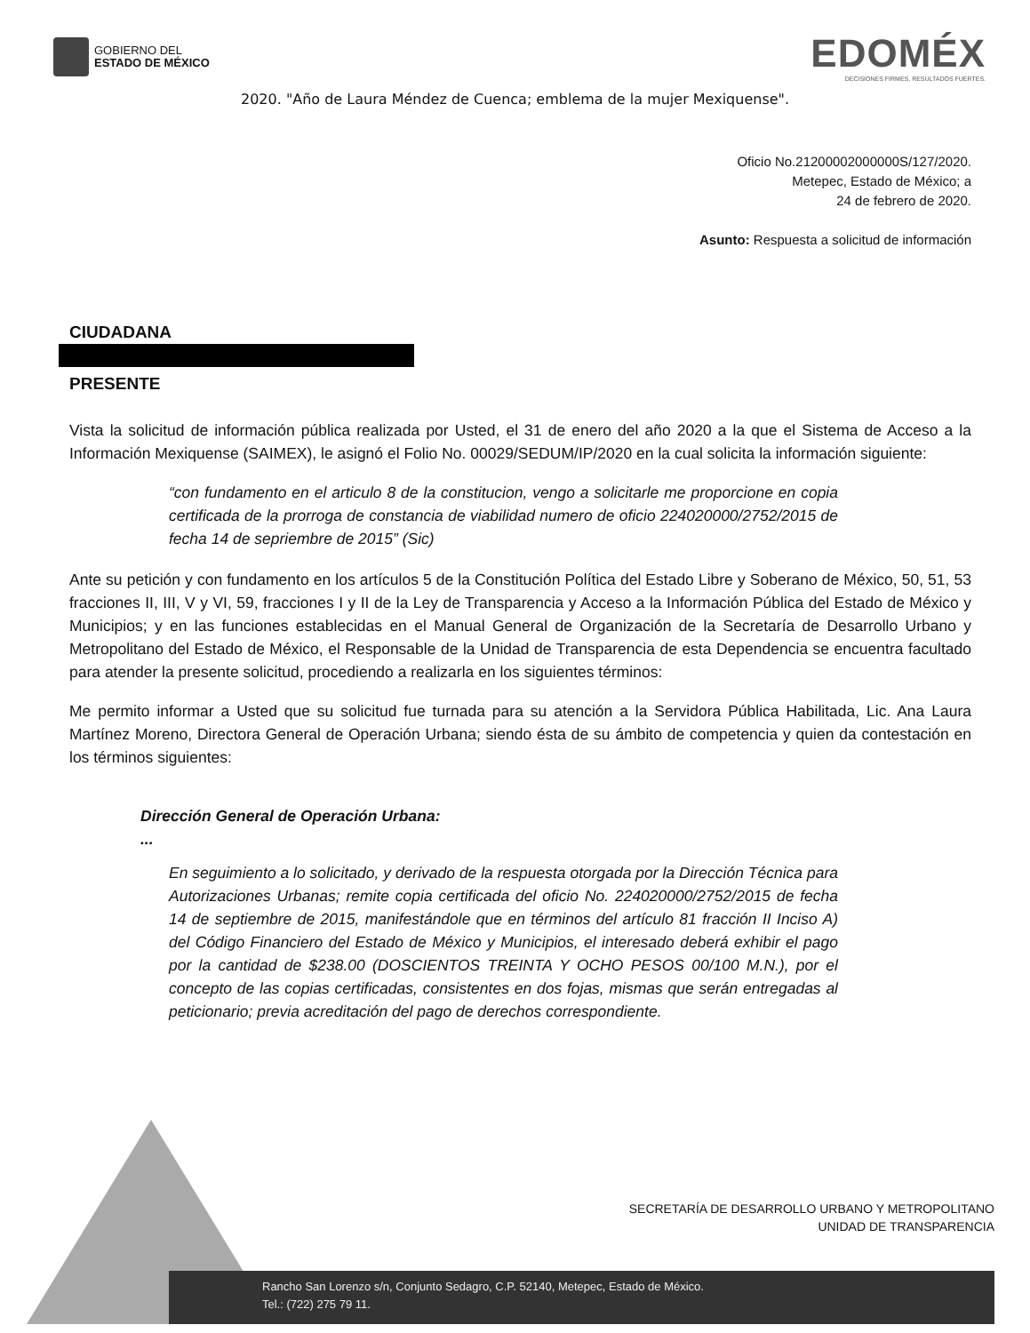GOBIERNO DEL
ESTADO DE MÉXICO
EDOMÉX
DECISIONES FIRMES, RESULTADOS FUERTES.
2020. "Año de Laura Méndez de Cuenca; emblema de la mujer Mexiquense".
Oficio No.21200002000000S/127/2020.
Metepec, Estado de México; a
24 de febrero de 2020.
Asunto: Respuesta a solicitud de información
CIUDADANA
PRESENTE
Vista la solicitud de información pública realizada por Usted, el 31 de enero del año 2020 a la que el Sistema de Acceso a la Información Mexiquense (SAIMEX), le asignó el Folio No. 00029/SEDUM/IP/2020 en la cual solicita la información siguiente:
“con fundamento en el articulo 8 de la constitucion, vengo a solicitarle me proporcione en copia certificada de la prorroga de constancia de viabilidad numero de oficio 224020000/2752/2015 de fecha 14 de sepriembre de 2015” (Sic)
Ante su petición y con fundamento en los artículos 5 de la Constitución Política del Estado Libre y Soberano de México, 50, 51, 53 fracciones II, III, V y VI, 59, fracciones I y II de la Ley de Transparencia y Acceso a la Información Pública del Estado de México y Municipios; y en las funciones establecidas en el Manual General de Organización de la Secretaría de Desarrollo Urbano y Metropolitano del Estado de México, el Responsable de la Unidad de Transparencia de esta Dependencia se encuentra facultado para atender la presente solicitud, procediendo a realizarla en los siguientes términos:
Me permito informar a Usted que su solicitud fue turnada para su atención a la Servidora Pública Habilitada, Lic. Ana Laura Martínez Moreno, Directora General de Operación Urbana; siendo ésta de su ámbito de competencia y quien da contestación en los términos siguientes:
Dirección General de Operación Urbana:
...
En seguimiento a lo solicitado, y derivado de la respuesta otorgada por la Dirección Técnica para Autorizaciones Urbanas; remite copia certificada del oficio No. 224020000/2752/2015 de fecha 14 de septiembre de 2015, manifestándole que en términos del artículo 81 fracción II Inciso A) del Código Financiero del Estado de México y Municipios, el interesado deberá exhibir el pago por la cantidad de $238.00 (DOSCIENTOS TREINTA Y OCHO PESOS 00/100 M.N.), por el concepto de las copias certificadas, consistentes en dos fojas, mismas que serán entregadas al peticionario; previa acreditación del pago de derechos correspondiente.
SECRETARÍA DE DESARROLLO URBANO Y METROPOLITANO
UNIDAD DE TRANSPARENCIA
Rancho San Lorenzo s/n, Conjunto Sedagro, C.P. 52140, Metepec, Estado de México.
Tel.: (722) 275 79 11.